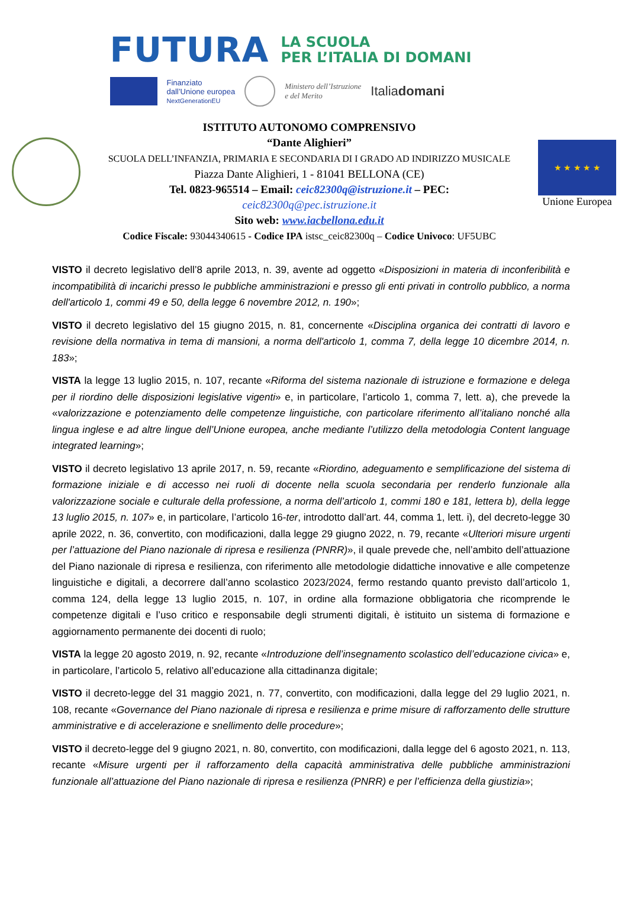FUTURA
LA SCUOLA
PER L’ITALIA DI DOMANI
Finanziato
dall’Unione europea
NextGenerationEU
Ministero dell’Istruzione
e del Merito
Italiadomani
ISTITUTO AUTONOMO COMPRENSIVO
“Dante Alighieri”
SCUOLA DELL’INFANZIA, PRIMARIA E SECONDARIA DI I GRADO AD INDIRIZZO MUSICALE
Piazza Dante Alighieri, 1 - 81041 BELLONA (CE)
Tel. 0823-965514 – Email: ceic82300q@istruzione.it – PEC:
ceic82300q@pec.istruzione.it
Sito web: www.iacbellona.edu.it
Codice Fiscale: 93044340615 - Codice IPA istsc_ceic82300q – Codice Univoco: UF5UBC
★ ★ ★ ★ ★
Unione Europea
VISTO il decreto legislativo dell’8 aprile 2013, n. 39, avente ad oggetto «Disposizioni in materia di inconferibilità e incompatibilità di incarichi presso le pubbliche amministrazioni e presso gli enti privati in controllo pubblico, a norma dell'articolo 1, commi 49 e 50, della legge 6 novembre 2012, n. 190»;
VISTO il decreto legislativo del 15 giugno 2015, n. 81, concernente «Disciplina organica dei contratti di lavoro e revisione della normativa in tema di mansioni, a norma dell'articolo 1, comma 7, della legge 10 dicembre 2014, n. 183»;
VISTA la legge 13 luglio 2015, n. 107, recante «Riforma del sistema nazionale di istruzione e formazione e delega per il riordino delle disposizioni legislative vigenti» e, in particolare, l’articolo 1, comma 7, lett. a), che prevede la «valorizzazione e potenziamento delle competenze linguistiche, con particolare riferimento all’italiano nonché alla lingua inglese e ad altre lingue dell’Unione europea, anche mediante l’utilizzo della metodologia Content language integrated learning»;
VISTO il decreto legislativo 13 aprile 2017, n. 59, recante «Riordino, adeguamento e semplificazione del sistema di formazione iniziale e di accesso nei ruoli di docente nella scuola secondaria per renderlo funzionale alla valorizzazione sociale e culturale della professione, a norma dell’articolo 1, commi 180 e 181, lettera b), della legge 13 luglio 2015, n. 107» e, in particolare, l’articolo 16-ter, introdotto dall’art. 44, comma 1, lett. i), del decreto-legge 30 aprile 2022, n. 36, convertito, con modificazioni, dalla legge 29 giugno 2022, n. 79, recante «Ulteriori misure urgenti per l’attuazione del Piano nazionale di ripresa e resilienza (PNRR)», il quale prevede che, nell’ambito dell’attuazione del Piano nazionale di ripresa e resilienza, con riferimento alle metodologie didattiche innovative e alle competenze linguistiche e digitali, a decorrere dall’anno scolastico 2023/2024, fermo restando quanto previsto dall’articolo 1, comma 124, della legge 13 luglio 2015, n. 107, in ordine alla formazione obbligatoria che ricomprende le competenze digitali e l’uso critico e responsabile degli strumenti digitali, è istituito un sistema di formazione e aggiornamento permanente dei docenti di ruolo;
VISTA la legge 20 agosto 2019, n. 92, recante «Introduzione dell’insegnamento scolastico dell’educazione civica» e, in particolare, l’articolo 5, relativo all’educazione alla cittadinanza digitale;
VISTO il decreto-legge del 31 maggio 2021, n. 77, convertito, con modificazioni, dalla legge del 29 luglio 2021, n. 108, recante «Governance del Piano nazionale di ripresa e resilienza e prime misure di rafforzamento delle strutture amministrative e di accelerazione e snellimento delle procedure»;
VISTO il decreto-legge del 9 giugno 2021, n. 80, convertito, con modificazioni, dalla legge del 6 agosto 2021, n. 113, recante «Misure urgenti per il rafforzamento della capacità amministrativa delle pubbliche amministrazioni funzionale all’attuazione del Piano nazionale di ripresa e resilienza (PNRR) e per l’efficienza della giustizia»;